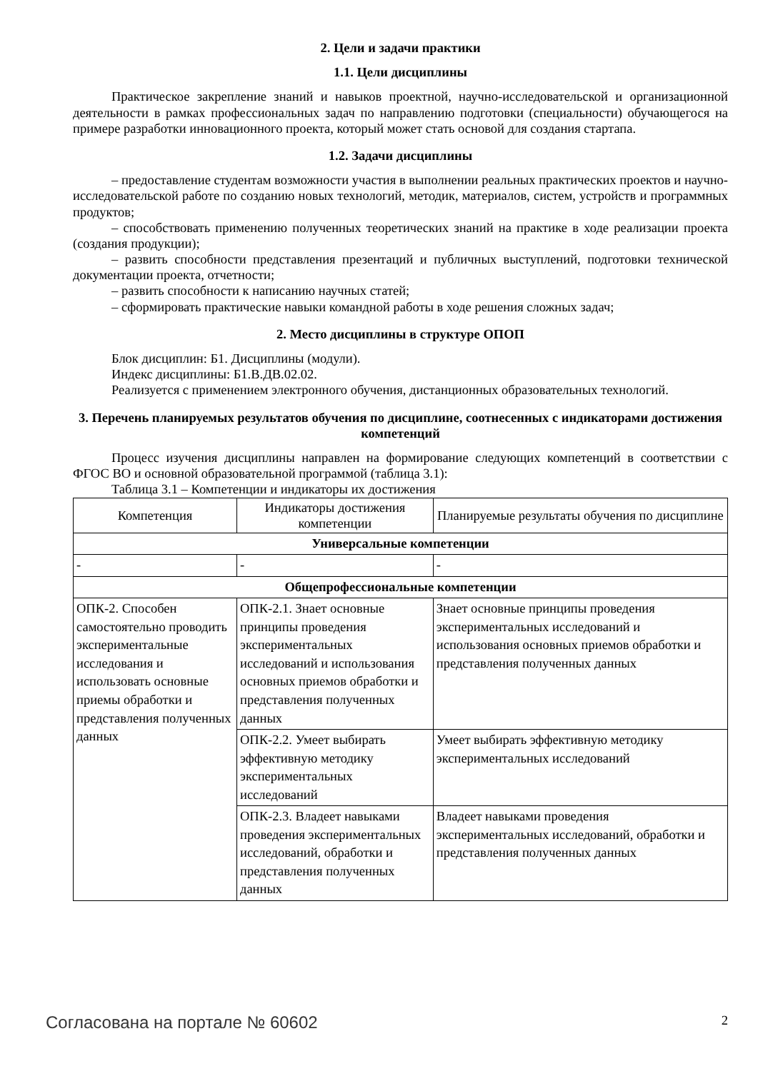2. Цели и задачи практики
1.1. Цели дисциплины
Практическое закрепление знаний и навыков проектной, научно-исследовательской и организационной деятельности в рамках профессиональных задач по направлению подготовки (специальности) обучающегося на примере разработки инновационного проекта, который может стать основой для создания стартапа.
1.2. Задачи дисциплины
– предоставление студентам возможности участия в выполнении реальных практических проектов и научно-исследовательской работе по созданию новых технологий, методик, материалов, систем, устройств и программных продуктов;
– способствовать применению полученных теоретических знаний на практике в ходе реализации проекта (создания продукции);
– развить способности представления презентаций и публичных выступлений, подготовки технической документации проекта, отчетности;
– развить способности к написанию научных статей;
– сформировать практические навыки командной работы в ходе решения сложных задач;
2. Место дисциплины в структуре ОПОП
Блок дисциплин: Б1. Дисциплины (модули).
Индекс дисциплины: Б1.В.ДВ.02.02.
Реализуется с применением электронного обучения, дистанционных образовательных технологий.
3. Перечень планируемых результатов обучения по дисциплине, соотнесенных с индикаторами достижения компетенций
Процесс изучения дисциплины направлен на формирование следующих компетенций в соответствии с ФГОС ВО и основной образовательной программой (таблица 3.1):
Таблица 3.1 – Компетенции и индикаторы их достижения
| Компетенция | Индикаторы достижения компетенции | Планируемые результаты обучения по дисциплине |
| --- | --- | --- |
| Универсальные компетенции | | |
| - | - | - |
| Общепрофессиональные компетенции | | |
| ОПК-2. Способен самостоятельно проводить экспериментальные исследования и использовать основные приемы обработки и представления полученных данных | ОПК-2.1. Знает основные принципы проведения экспериментальных исследований и использования основных приемов обработки и представления полученных данных | Знает основные принципы проведения экспериментальных исследований и использования основных приемов обработки и представления полученных данных |
| | ОПК-2.2. Умеет выбирать эффективную методику экспериментальных исследований | Умеет выбирать эффективную методику экспериментальных исследований |
| | ОПК-2.3. Владеет навыками проведения экспериментальных исследований, обработки и представления полученных данных | Владеет навыками проведения экспериментальных исследований, обработки и представления полученных данных |
Согласована на портале № 60602 2